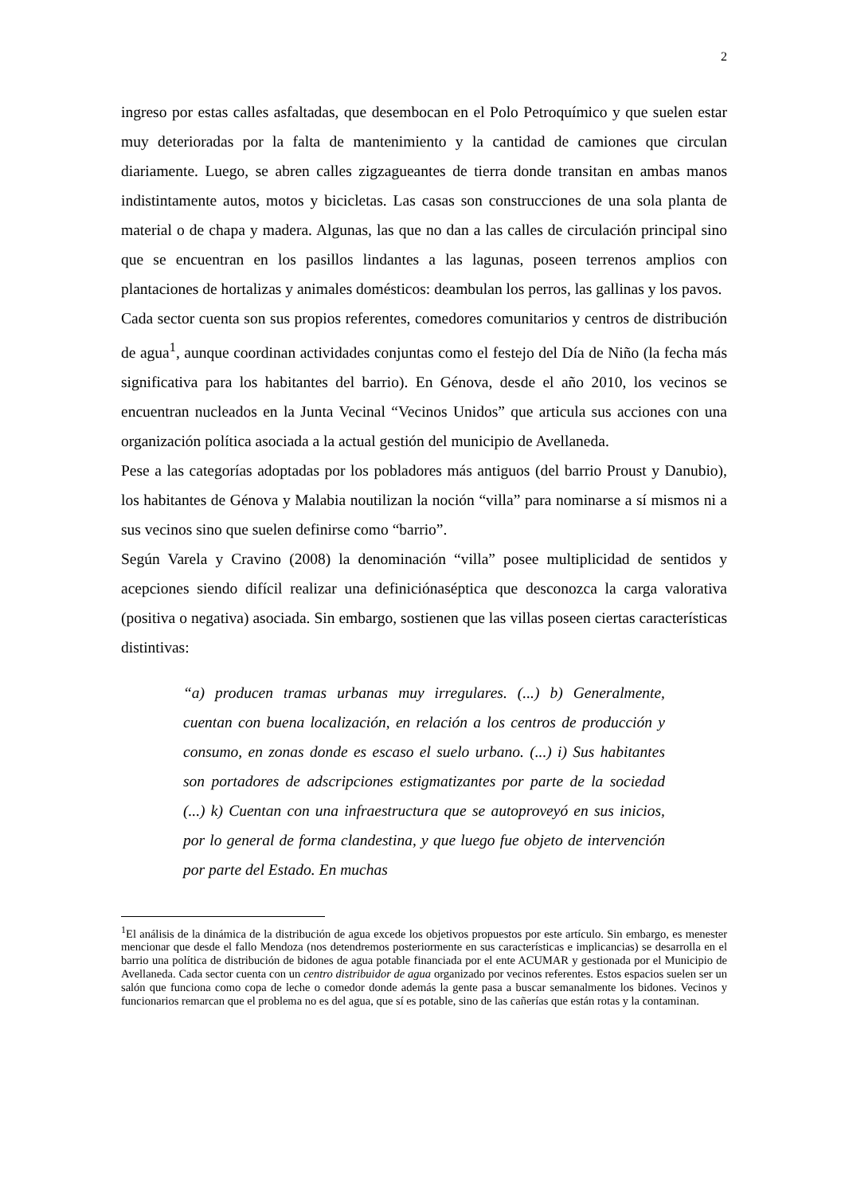2
ingreso por estas calles asfaltadas, que desembocan en el Polo Petroquímico y que suelen estar muy deterioradas por la falta de mantenimiento y la cantidad de camiones que circulan diariamente. Luego, se abren calles zigzagueantes de tierra donde transitan en ambas manos indistintamente autos, motos y bicicletas. Las casas son construcciones de una sola planta de material o de chapa y madera. Algunas, las que no dan a las calles de circulación principal sino que se encuentran en los pasillos lindantes a las lagunas, poseen terrenos amplios con plantaciones de hortalizas y animales domésticos: deambulan los perros, las gallinas y los pavos.
Cada sector cuenta son sus propios referentes, comedores comunitarios y centros de distribución de agua<sup>1</sup>, aunque coordinan actividades conjuntas como el festejo del Día de Niño (la fecha más significativa para los habitantes del barrio). En Génova, desde el año 2010, los vecinos se encuentran nucleados en la Junta Vecinal “Vecinos Unidos” que articula sus acciones con una organización política asociada a la actual gestión del municipio de Avellaneda.
Pese a las categorías adoptadas por los pobladores más antiguos (del barrio Proust y Danubio), los habitantes de Génova y Malabia noutilizan la noción “villa” para nominarse a sí mismos ni a sus vecinos sino que suelen definirse como “barrio”.
Según Varela y Cravino (2008) la denominación “villa” posee multiplicidad de sentidos y acepciones siendo difícil realizar una definiciónaséptica que desconozca la carga valorativa (positiva o negativa) asociada. Sin embargo, sostienen que las villas poseen ciertas características distintivas:
“a) producen tramas urbanas muy irregulares. (...) b) Generalmente, cuentan con buena localización, en relación a los centros de producción y consumo, en zonas donde es escaso el suelo urbano. (...) i) Sus habitantes son portadores de adscripciones estigmatizantes por parte de la sociedad (...) k) Cuentan con una infraestructura que se autoproveyó en sus inicios, por lo general de forma clandestina, y que luego fue objeto de intervención por parte del Estado. En muchas
<sup>1</sup> El análisis de la dinámica de la distribución de agua excede los objetivos propuestos por este artículo. Sin embargo, es menester mencionar que desde el fallo Mendoza (nos detendremos posteriormente en sus características e implicancias) se desarrolla en el barrio una política de distribución de bidones de agua potable financiada por el ente ACUMAR y gestionada por el Municipio de Avellaneda. Cada sector cuenta con un centro distribuidor de agua organizado por vecinos referentes. Estos espacios suelen ser un salón que funciona como copa de leche o comedor donde además la gente pasa a buscar semanalmente los bidones. Vecinos y funcionarios remarcan que el problema no es del agua, que sí es potable, sino de las cañerías que están rotas y la contaminan.